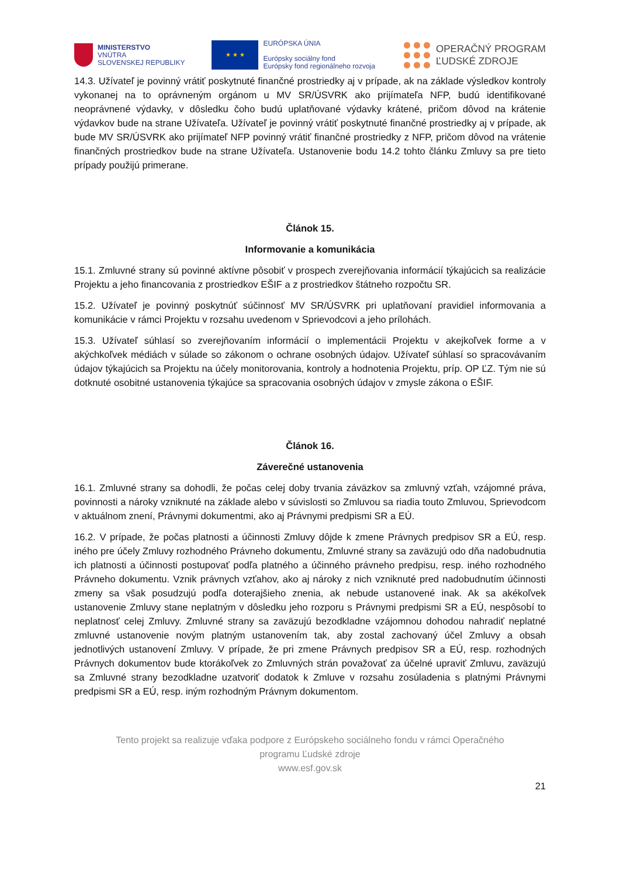MINISTERSTVO
VNÚTRA
SLOVENSKEJ REPUBLIKY
★ ★ ★
EURÓPSKA ÚNIA
Európsky sociálny fond
Európsky fond regionálneho rozvoja
OPERAČNÝ PROGRAM
ĽUDSKÉ ZDROJE
14.3. Užívateľ je povinný vrátiť poskytnuté finančné prostriedky aj v prípade, ak na základe výsledkov kontroly vykonanej na to oprávneným orgánom u MV SR/ÚSVRK ako prijímateľa NFP, budú identifikované neoprávnené výdavky, v dôsledku čoho budú uplatňované výdavky krátené, pričom dôvod na krátenie výdavkov bude na strane Užívateľa. Užívateľ je povinný vrátiť poskytnuté finančné prostriedky aj v prípade, ak bude MV SR/ÚSVRK ako prijímateľ NFP povinný vrátiť finančné prostriedky z NFP, pričom dôvod na vrátenie finančných prostriedkov bude na strane Užívateľa. Ustanovenie bodu 14.2 tohto článku Zmluvy sa pre tieto prípady použijú primerane.
Článok 15.
Informovanie a komunikácia
15.1. Zmluvné strany sú povinné aktívne pôsobiť v prospech zverejňovania informácií týkajúcich sa realizácie Projektu a jeho financovania z prostriedkov EŠIF a z prostriedkov štátneho rozpočtu SR.
15.2. Užívateľ je povinný poskytnúť súčinnosť MV SR/ÚSVRK pri uplatňovaní pravidiel informovania a komunikácie v rámci Projektu v rozsahu uvedenom v Sprievodcovi a jeho prílohách.
15.3. Užívateľ súhlasí so zverejňovaním informácií o implementácii Projektu v akejkoľvek forme a v akýchkoľvek médiách v súlade so zákonom o ochrane osobných údajov. Užívateľ súhlasí so spracovávaním údajov týkajúcich sa Projektu na účely monitorovania, kontroly a hodnotenia Projektu, príp. OP ĽZ. Tým nie sú dotknuté osobitné ustanovenia týkajúce sa spracovania osobných údajov v zmysle zákona o EŠIF.
Článok 16.
Záverečné ustanovenia
16.1. Zmluvné strany sa dohodli, že počas celej doby trvania záväzkov sa zmluvný vzťah, vzájomné práva, povinnosti a nároky vzniknuté na základe alebo v súvislosti so Zmluvou sa riadia touto Zmluvou, Sprievodcom v aktuálnom znení, Právnymi dokumentmi, ako aj Právnymi predpismi SR a EÚ.
16.2. V prípade, že počas platnosti a účinnosti Zmluvy dôjde k zmene Právnych predpisov SR a EÚ, resp. iného pre účely Zmluvy rozhodného Právneho dokumentu, Zmluvné strany sa zaväzujú odo dňa nadobudnutia ich platnosti a účinnosti postupovať podľa platného a účinného právneho predpisu, resp. iného rozhodného Právneho dokumentu. Vznik právnych vzťahov, ako aj nároky z nich vzniknuté pred nadobudnutím účinnosti zmeny sa však posudzujú podľa doterajšieho znenia, ak nebude ustanovené inak. Ak sa akékoľvek ustanovenie Zmluvy stane neplatným v dôsledku jeho rozporu s Právnymi predpismi SR a EÚ, nespôsobí to neplatnosť celej Zmluvy. Zmluvné strany sa zaväzujú bezodkladne vzájomnou dohodou nahradiť neplatné zmluvné ustanovenie novým platným ustanovením tak, aby zostal zachovaný účel Zmluvy a obsah jednotlivých ustanovení Zmluvy. V prípade, že pri zmene Právnych predpisov SR a EÚ, resp. rozhodných Právnych dokumentov bude ktorákoľvek zo Zmluvných strán považovať za účelné upraviť Zmluvu, zaväzujú sa Zmluvné strany bezodkladne uzatvoriť dodatok k Zmluve v rozsahu zosúladenia s platnými Právnymi predpismi SR a EÚ, resp. iným rozhodným Právnym dokumentom.
Tento projekt sa realizuje vďaka podpore z Európskeho sociálneho fondu v rámci Operačného
programu Ľudské zdroje
www.esf.gov.sk
21